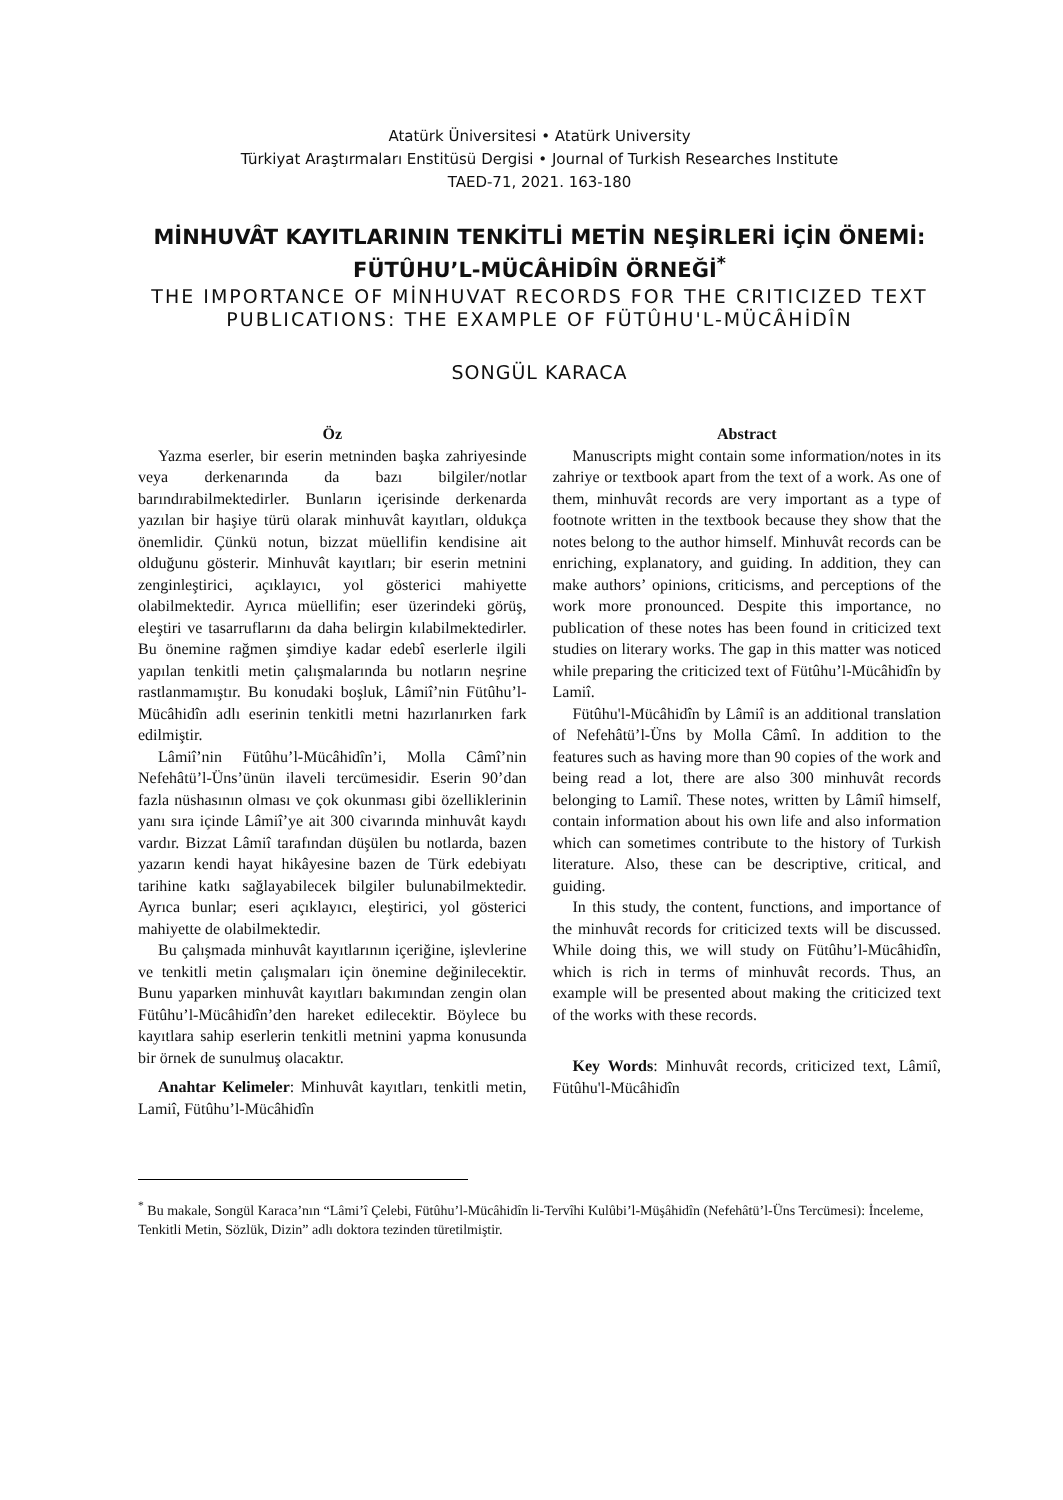Atatürk Üniversitesi • Atatürk University
Türkiyat Araştırmaları Enstitüsü Dergisi • Journal of Turkish Researches Institute
TAED-71, 2021. 163-180
MİNHUVÂT KAYITLARININ TENKİTLİ METİN NEŞİRLERİ İÇİN ÖNEMİ: FÜTÛHU’L-MÜCÂHİDÎN ÖRNEĞİ<sup>*</sup>
THE IMPORTANCE OF MİNHUVAT RECORDS FOR THE CRITICIZED TEXT PUBLICATIONS: THE EXAMPLE OF FÜTÛHU'L-MÜCÂHİDÎN
SONGÜL KARACA
Öz
Yazma eserler, bir eserin metninden başka zahriyesinde veya derkenarında da bazı bilgiler/notlar barındırabilmektedirler. Bunların içerisinde derkenarda yazılan bir haşiye türü olarak minhuvât kayıtları, oldukça önemlidir. Çünkü notun, bizzat müellifin kendisine ait olduğunu gösterir. Minhuvât kayıtları; bir eserin metnini zenginleştirici, açıklayıcı, yol gösterici mahiyette olabilmektedir. Ayrıca müellifin; eser üzerindeki görüş, eleştiri ve tasarruflarını da daha belirgin kılabilmektedirler. Bu önemine rağmen şimdiye kadar edebî eserlerle ilgili yapılan tenkitli metin çalışmalarında bu notların neşrine rastlanmamıştır. Bu konudaki boşluk, Lâmiî’nin Fütûhu’l-Mücâhidîn adlı eserinin tenkitli metni hazırlanırken fark edilmiştir.
Lâmiî’nin Fütûhu’l-Mücâhidîn’i, Molla Câmî’nin Nefehâtü’l-Üns’ünün ilaveli tercümesidir. Eserin 90’dan fazla nüshasının olması ve çok okunması gibi özelliklerinin yanı sıra içinde Lâmiî’ye ait 300 civarında minhuvât kaydı vardır. Bizzat Lâmiî tarafından düşülen bu notlarda, bazen yazarın kendi hayat hikâyesine bazen de Türk edebiyatı tarihine katkı sağlayabilecek bilgiler bulunabilmektedir. Ayrıca bunlar; eseri açıklayıcı, eleştirici, yol gösterici mahiyette de olabilmektedir.
Bu çalışmada minhuvât kayıtlarının içeriğine, işlevlerine ve tenkitli metin çalışmaları için önemine değinilecektir. Bunu yaparken minhuvât kayıtları bakımından zengin olan Fütûhu’l-Mücâhidîn’den hareket edilecektir. Böylece bu kayıtlara sahip eserlerin tenkitli metnini yapma konusunda bir örnek de sunulmuş olacaktır.
Anahtar Kelimeler: Minhuvât kayıtları, tenkitli metin, Lamiî, Fütûhu’l-Mücâhidîn
Abstract
Manuscripts might contain some information/notes in its zahriye or textbook apart from the text of a work. As one of them, minhuvât records are very important as a type of footnote written in the textbook because they show that the notes belong to the author himself. Minhuvât records can be enriching, explanatory, and guiding. In addition, they can make authors’ opinions, criticisms, and perceptions of the work more pronounced. Despite this importance, no publication of these notes has been found in criticized text studies on literary works. The gap in this matter was noticed while preparing the criticized text of Fütûhu’l-Mücâhidîn by Lamiî.
Fütûhu'l-Mücâhidîn by Lâmiî is an additional translation of Nefehâtü’l-Üns by Molla Câmî. In addition to the features such as having more than 90 copies of the work and being read a lot, there are also 300 minhuvât records belonging to Lamiî. These notes, written by Lâmiî himself, contain information about his own life and also information which can sometimes contribute to the history of Turkish literature. Also, these can be descriptive, critical, and guiding.
In this study, the content, functions, and importance of the minhuvât records for criticized texts will be discussed. While doing this, we will study on Fütûhu’l-Mücâhidîn, which is rich in terms of minhuvât records. Thus, an example will be presented about making the criticized text of the works with these records.
Key Words: Minhuvât records, criticized text, Lâmiî, Fütûhu'l-Mücâhidîn
<sup>*</sup> Bu makale, Songül Karaca’nın “Lâmi’î Çelebi, Fütûhu’l-Mücâhidîn li-Tervîhi Kulûbi’l-Müşâhidîn (Nefehâtü’l-Üns Tercümesi): İnceleme, Tenkitli Metin, Sözlük, Dizin” adlı doktora tezinden türetilmiştir.